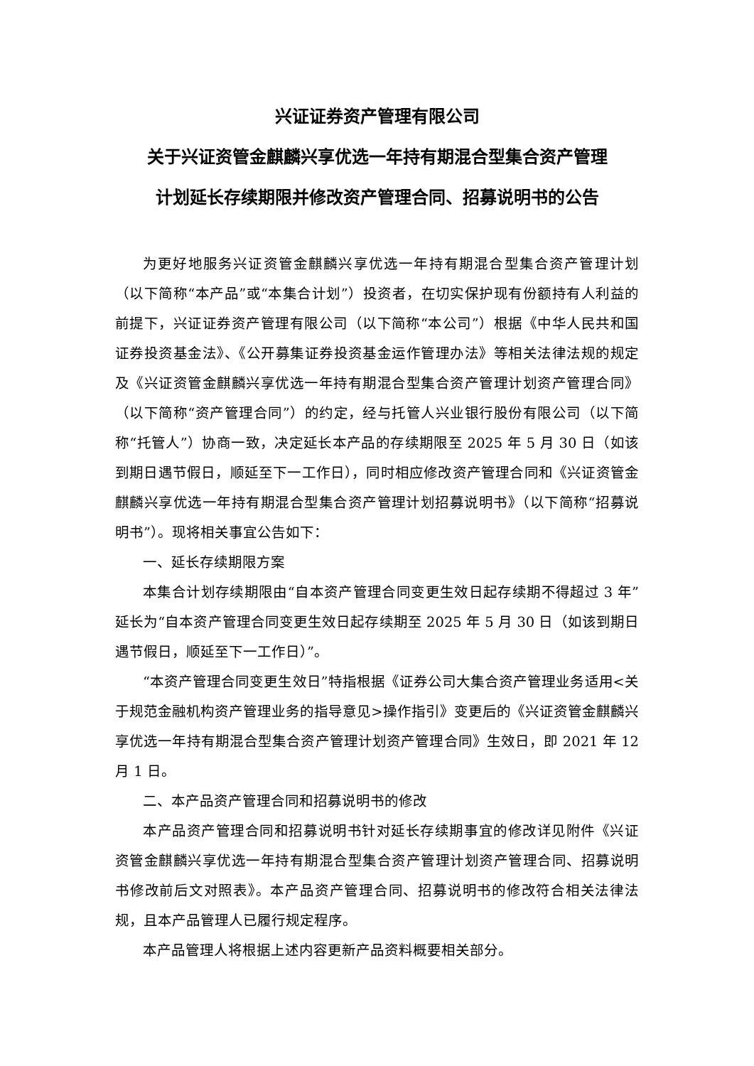兴证证券资产管理有限公司
关于兴证资管金麒麟兴享优选一年持有期混合型集合资产管理
计划延长存续期限并修改资产管理合同、招募说明书的公告
为更好地服务兴证资管金麒麟兴享优选一年持有期混合型集合资产管理计划（以下简称“本产品”或“本集合计划”）投资者，在切实保护现有份额持有人利益的前提下，兴证证券资产管理有限公司（以下简称“本公司”）根据《中华人民共和国证券投资基金法》、《公开募集证券投资基金运作管理办法》等相关法律法规的规定及《兴证资管金麒麟兴享优选一年持有期混合型集合资产管理计划资产管理合同》（以下简称“资产管理合同”）的约定，经与托管人兴业银行股份有限公司（以下简称“托管人”）协商一致，决定延长本产品的存续期限至 2025 年 5 月 30 日（如该到期日遇节假日，顺延至下一工作日），同时相应修改资产管理合同和《兴证资管金麒麟兴享优选一年持有期混合型集合资产管理计划招募说明书》（以下简称“招募说明书”）。现将相关事宜公告如下：
一、延长存续期限方案
本集合计划存续期限由“自本资产管理合同变更生效日起存续期不得超过 3 年”延长为“自本资产管理合同变更生效日起存续期至 2025 年 5 月 30 日（如该到期日遇节假日，顺延至下一工作日）”。
“本资产管理合同变更生效日”特指根据《证券公司大集合资产管理业务适用<关于规范金融机构资产管理业务的指导意见>操作指引》变更后的《兴证资管金麒麟兴享优选一年持有期混合型集合资产管理计划资产管理合同》生效日，即 2021 年 12 月 1 日。
二、本产品资产管理合同和招募说明书的修改
本产品资产管理合同和招募说明书针对延长存续期事宜的修改详见附件《兴证资管金麒麟兴享优选一年持有期混合型集合资产管理计划资产管理合同、招募说明书修改前后文对照表》。本产品资产管理合同、招募说明书的修改符合相关法律法规，且本产品管理人已履行规定程序。
本产品管理人将根据上述内容更新产品资料概要相关部分。